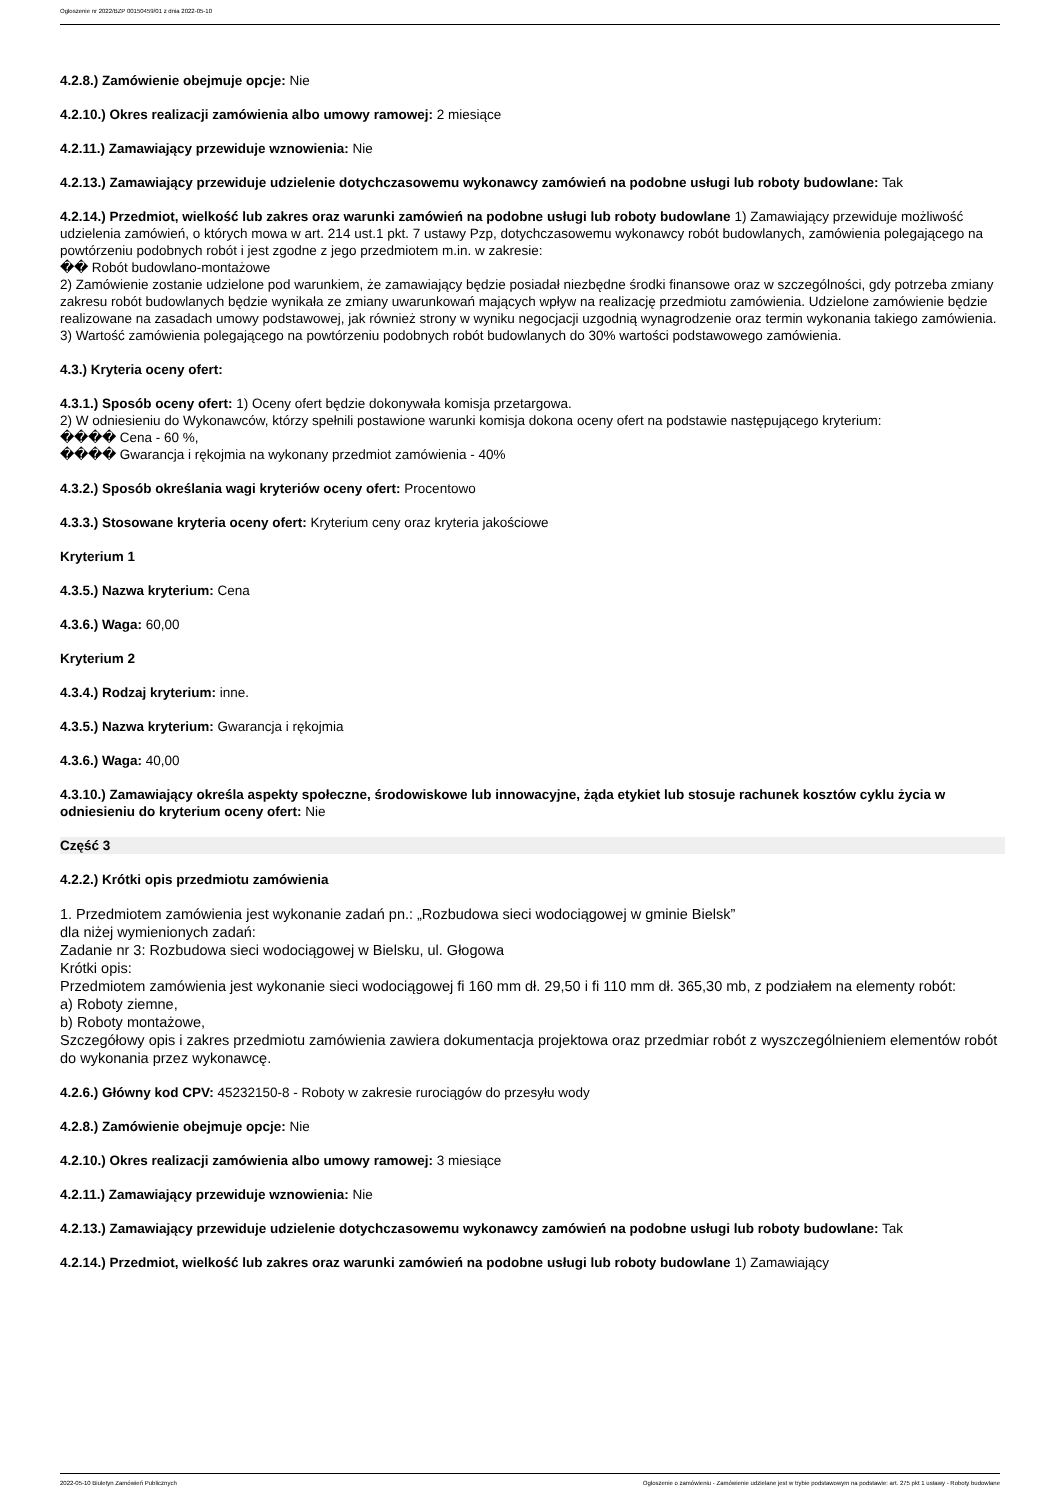Ogłoszenie nr 2022/BZP 00150459/01 z dnia 2022-05-10
4.2.8.) Zamówienie obejmuje opcje: Nie
4.2.10.) Okres realizacji zamówienia albo umowy ramowej: 2 miesiące
4.2.11.) Zamawiający przewiduje wznowienia: Nie
4.2.13.) Zamawiający przewiduje udzielenie dotychczasowemu wykonawcy zamówień na podobne usługi lub roboty budowlane: Tak
4.2.14.) Przedmiot, wielkość lub zakres oraz warunki zamówień na podobne usługi lub roboty budowlane 1) Zamawiający przewiduje możliwość udzielenia zamówień, o których mowa w art. 214 ust.1 pkt. 7 ustawy Pzp, dotychczasowemu wykonawcy robót budowlanych, zamówienia polegającego na powtórzeniu podobnych robót i jest zgodne z jego przedmiotem m.in. w zakresie:
�� Robót budowlano-montażowe
2) Zamówienie zostanie udzielone pod warunkiem, że zamawiający będzie posiadał niezbędne środki finansowe oraz w szczególności, gdy potrzeba zmiany zakresu robót budowlanych będzie wynikała ze zmiany uwarunkowań mających wpływ na realizację przedmiotu zamówienia. Udzielone zamówienie będzie realizowane na zasadach umowy podstawowej, jak również strony w wyniku negocjacji uzgodnią wynagrodzenie oraz termin wykonania takiego zamówienia.
3) Wartość zamówienia polegającego na powtórzeniu podobnych robót budowlanych do 30% wartości podstawowego zamówienia.
4.3.) Kryteria oceny ofert:
4.3.1.) Sposób oceny ofert: 1) Oceny ofert będzie dokonywała komisja przetargowa.
2) W odniesieniu do Wykonawców, którzy spełnili postawione warunki komisja dokona oceny ofert na podstawie następującego kryterium:
���� Cena - 60 %,
���� Gwarancja i rękojmia na wykonany przedmiot zamówienia - 40%
4.3.2.) Sposób określania wagi kryteriów oceny ofert: Procentowo
4.3.3.) Stosowane kryteria oceny ofert: Kryterium ceny oraz kryteria jakościowe
Kryterium 1
4.3.5.) Nazwa kryterium: Cena
4.3.6.) Waga: 60,00
Kryterium 2
4.3.4.) Rodzaj kryterium: inne.
4.3.5.) Nazwa kryterium: Gwarancja i rękojmia
4.3.6.) Waga: 40,00
4.3.10.) Zamawiający określa aspekty społeczne, środowiskowe lub innowacyjne, żąda etykiet lub stosuje rachunek kosztów cyklu życia w odniesieniu do kryterium oceny ofert: Nie
Część 3
4.2.2.) Krótki opis przedmiotu zamówienia
1. Przedmiotem zamówienia jest wykonanie zadań pn.: „Rozbudowa sieci wodociągowej w gminie Bielsk”
dla niżej wymienionych zadań:
Zadanie nr 3: Rozbudowa sieci wodociągowej w Bielsku, ul. Głogowa
Krótki opis:
Przedmiotem zamówienia jest wykonanie sieci wodociągowej fi 160 mm dł. 29,50 i fi 110 mm dł. 365,30 mb, z podziałem na elementy robót:
a) Roboty ziemne,
b) Roboty montażowe,
Szczegółowy opis i zakres przedmiotu zamówienia zawiera dokumentacja projektowa oraz przedmiar robót z wyszczególnieniem elementów robót do wykonania przez wykonawcę.
4.2.6.) Główny kod CPV: 45232150-8 - Roboty w zakresie rurociągów do przesyłu wody
4.2.8.) Zamówienie obejmuje opcje: Nie
4.2.10.) Okres realizacji zamówienia albo umowy ramowej: 3 miesiące
4.2.11.) Zamawiający przewiduje wznowienia: Nie
4.2.13.) Zamawiający przewiduje udzielenie dotychczasowemu wykonawcy zamówień na podobne usługi lub roboty budowlane: Tak
4.2.14.) Przedmiot, wielkość lub zakres oraz warunki zamówień na podobne usługi lub roboty budowlane 1) Zamawiający
2022-05-10 Biuletyn Zamówień Publicznych Ogłoszenie o zamówieniu - Zamówienie udzielane jest w trybie podstawowym na podstawie: art. 275 pkt 1 ustawy - Roboty budowlane